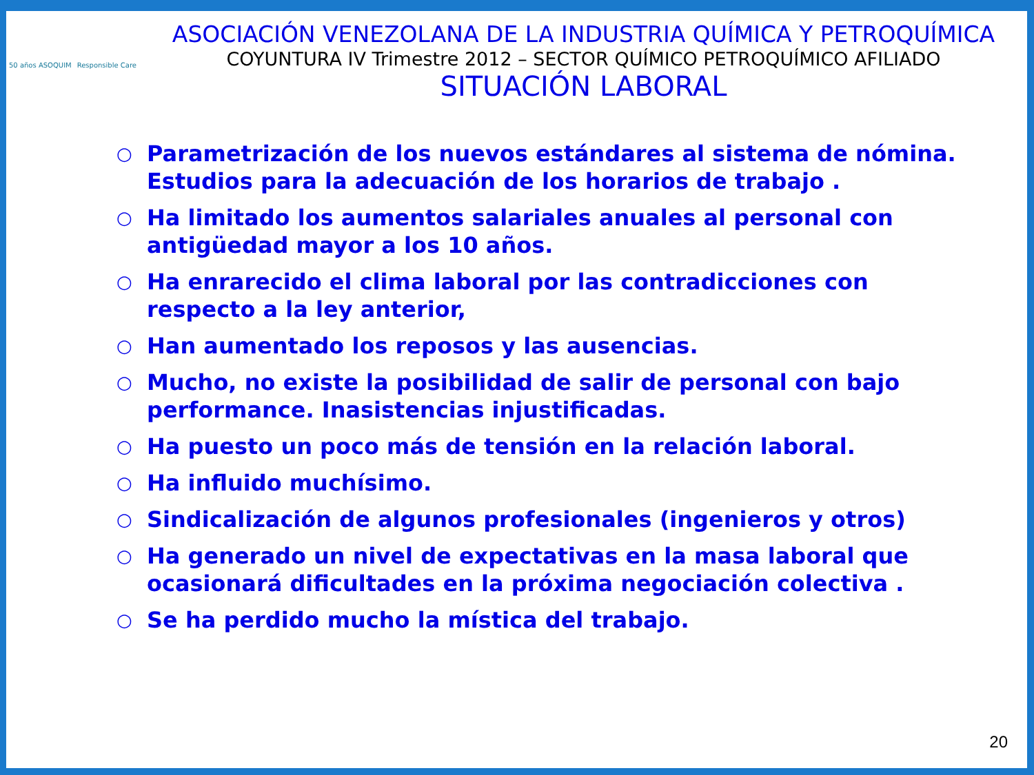50 años ASOQUIM
Responsible Care
ASOCIACIÓN VENEZOLANA DE LA INDUSTRIA QUÍMICA Y PETROQUÍMICA
COYUNTURA IV Trimestre 2012 – SECTOR QUÍMICO PETROQUÍMICO AFILIADO
SITUACIÓN LABORAL
○ Parametrización de los nuevos estándares al sistema de nómina. Estudios para la adecuación de los horarios de trabajo .
○ Ha limitado los aumentos salariales anuales al personal con antigüedad mayor a los 10 años.
○ Ha enrarecido el clima laboral por las contradicciones con respecto a la ley anterior,
○ Han aumentado los reposos y las ausencias.
○ Mucho, no existe la posibilidad de salir de personal con bajo performance. Inasistencias injustificadas.
○ Ha puesto un poco más de tensión en la relación laboral.
○ Ha influido muchísimo.
○ Sindicalización de algunos profesionales (ingenieros y otros)
○ Ha generado un nivel de expectativas en la masa laboral que ocasionará dificultades en la próxima negociación colectiva .
○ Se ha perdido mucho la mística del trabajo.
20